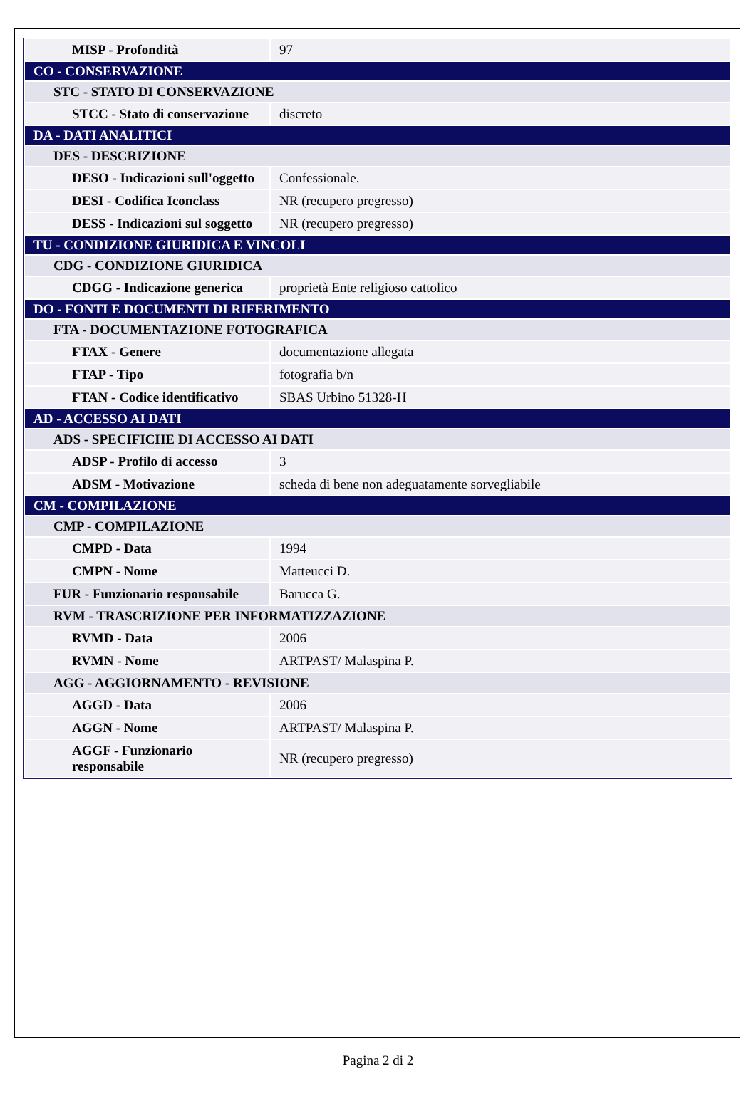| MISP - Profondità | 97 |
| CO - CONSERVAZIONE | |
| STC - STATO DI CONSERVAZIONE | |
| STCC - Stato di conservazione | discreto |
| DA - DATI ANALITICI | |
| DES - DESCRIZIONE | |
| DESO - Indicazioni sull'oggetto | Confessionale. |
| DESI - Codifica Iconclass | NR (recupero pregresso) |
| DESS - Indicazioni sul soggetto | NR (recupero pregresso) |
| TU - CONDIZIONE GIURIDICA E VINCOLI | |
| CDG - CONDIZIONE GIURIDICA | |
| CDGG - Indicazione generica | proprietà Ente religioso cattolico |
| DO - FONTI E DOCUMENTI DI RIFERIMENTO | |
| FTA - DOCUMENTAZIONE FOTOGRAFICA | |
| FTAX - Genere | documentazione allegata |
| FTAP - Tipo | fotografia b/n |
| FTAN - Codice identificativo | SBAS Urbino 51328-H |
| AD - ACCESSO AI DATI | |
| ADS - SPECIFICHE DI ACCESSO AI DATI | |
| ADSP - Profilo di accesso | 3 |
| ADSM - Motivazione | scheda di bene non adeguatamente sorvegliabile |
| CM - COMPILAZIONE | |
| CMP - COMPILAZIONE | |
| CMPD - Data | 1994 |
| CMPN - Nome | Matteucci D. |
| FUR - Funzionario responsabile | Barucca G. |
| RVM - TRASCRIZIONE PER INFORMATIZZAZIONE | |
| RVMD - Data | 2006 |
| RVMN - Nome | ARTPAST/ Malaspina P. |
| AGG - AGGIORNAMENTO - REVISIONE | |
| AGGD - Data | 2006 |
| AGGN - Nome | ARTPAST/ Malaspina P. |
| AGGF - Funzionario responsabile | NR (recupero pregresso) |
Pagina 2 di 2